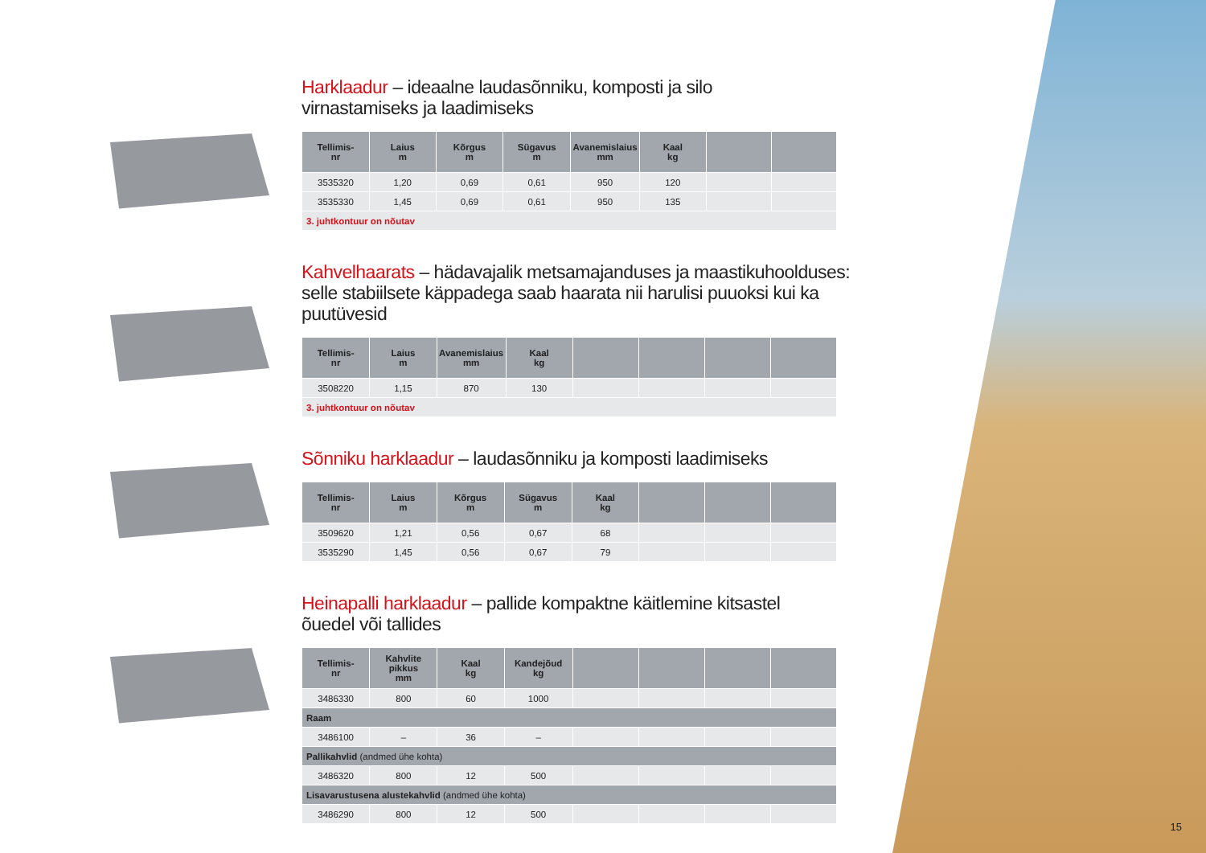Harklaadur – ideaalne laudasõnniku, komposti ja silo
virnastamiseks ja laadimiseks
| Tellimis- nr | Laius m | Kõrgus m | Sügavus m | Avanemislaius mm | Kaal kg | | |
| --- | --- | --- | --- | --- | --- | --- | --- |
| 3535320 | 1,20 | 0,69 | 0,61 | 950 | 120 | | |
| 3535330 | 1,45 | 0,69 | 0,61 | 950 | 135 | | |
| 3. juhtkontuur on nõutav | | | | | | | |
Kahvelhaarats – hädavajalik metsamajanduses ja maastikuhoolduses:
selle stabiilsete käppadega saab haarata nii harulisi puuoksi kui ka puutüvesid
| Tellimis- nr | Laius m | Avanemislaius mm | Kaal kg | | | | |
| --- | --- | --- | --- | --- | --- | --- | --- |
| 3508220 | 1,15 | 870 | 130 | | | | |
| 3. juhtkontuur on nõutav | | | | | | | |
Sõnniku harklaadur – laudasõnniku ja komposti laadimiseks
| Tellimis- nr | Laius m | Kõrgus m | Sügavus m | Kaal kg | | | |
| --- | --- | --- | --- | --- | --- | --- | --- |
| 3509620 | 1,21 | 0,56 | 0,67 | 68 | | | |
| 3535290 | 1,45 | 0,56 | 0,67 | 79 | | | |
Heinapalli harklaadur – pallide kompaktne käitlemine kitsastel
õuedel või tallides
| Tellimis- nr | Kahvlite pikkus mm | Kaal kg | Kandejõud kg | | | | |
| --- | --- | --- | --- | --- | --- | --- | --- |
| 3486330 | 800 | 60 | 1000 | | | | |
| Raam | | | | | | | |
| 3486100 | – | 36 | – | | | | |
| Pallikahvlid (andmed ühe kohta) | | | | | | | |
| 3486320 | 800 | 12 | 500 | | | | |
| Lisavarustusena alustekahvlid (andmed ühe kohta) | | | | | | | |
| 3486290 | 800 | 12 | 500 | | | | |
15